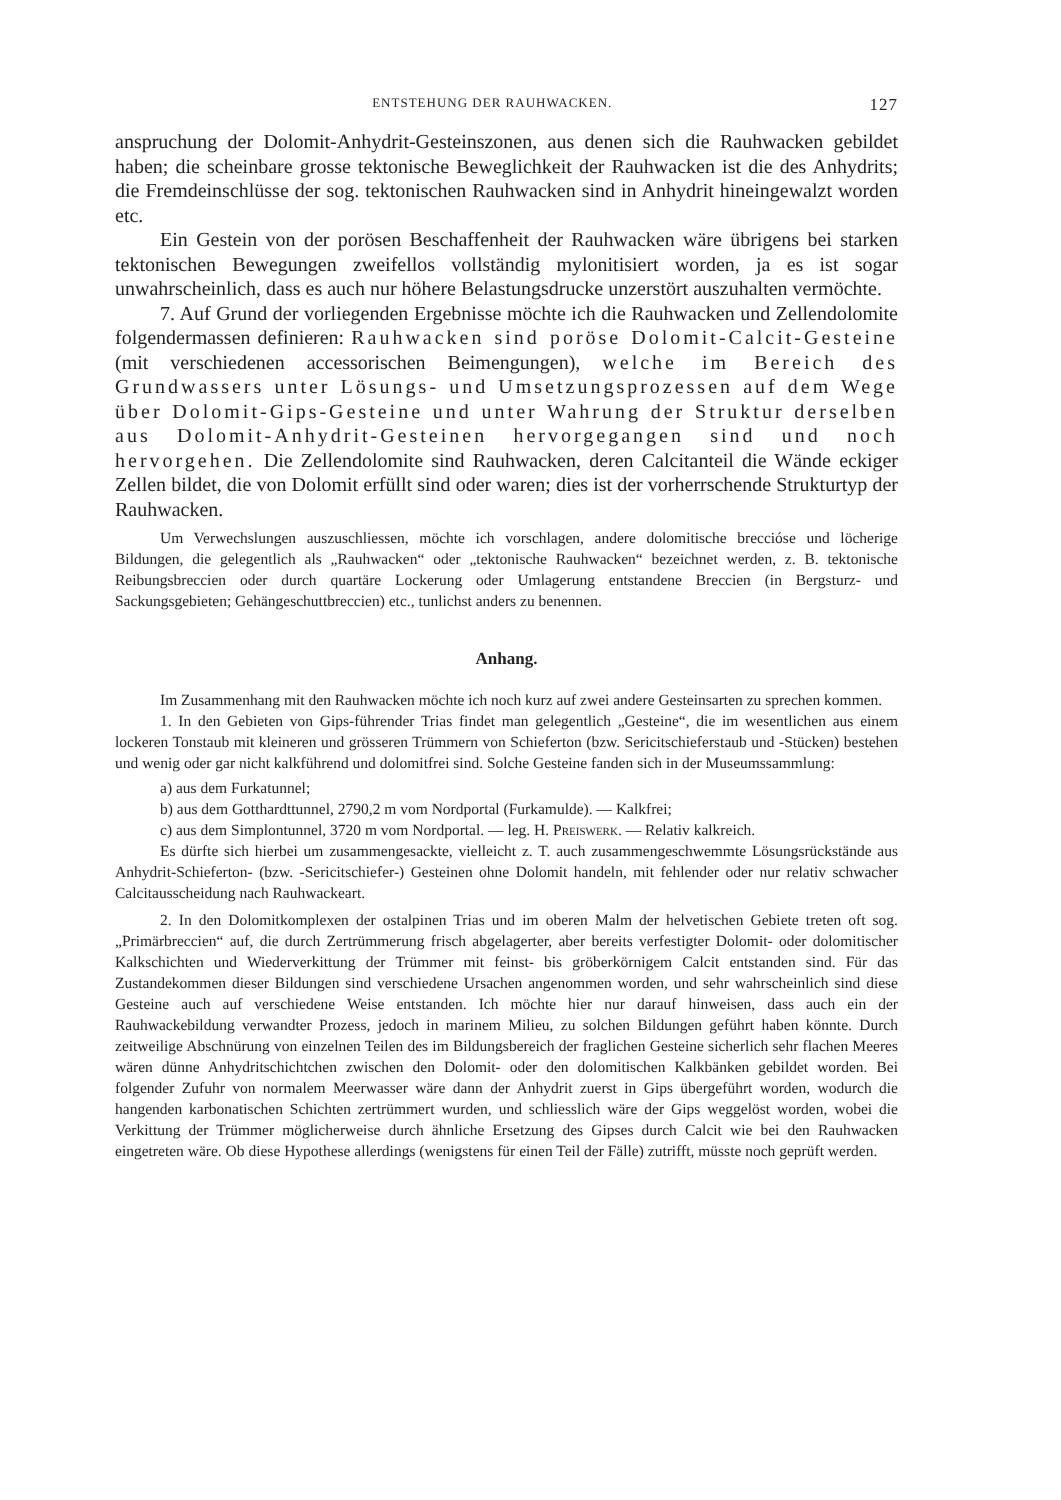ENTSTEHUNG DER RAUHWACKEN. 127
anspruchung der Dolomit-Anhydrit-Gesteinszonen, aus denen sich die Rauhwacken gebildet haben; die scheinbare grosse tektonische Beweglichkeit der Rauhwacken ist die des Anhydrits; die Fremdeinschlüsse der sog. tektonischen Rauhwacken sind in Anhydrit hineingewalzt worden etc.
Ein Gestein von der porösen Beschaffenheit der Rauhwacken wäre übrigens bei starken tektonischen Bewegungen zweifellos vollständig mylonitisiert worden, ja es ist sogar unwahrscheinlich, dass es auch nur höhere Belastungsdrucke unzerstört auszuhalten vermöchte.
7. Auf Grund der vorliegenden Ergebnisse möchte ich die Rauhwacken und Zellendolomite folgendermassen definieren: Rauhwacken sind poröse Dolomit-Calcit-Gesteine (mit verschiedenen accessorischen Beimengungen), welche im Bereich des Grundwassers unter Lösungs- und Umsetzungsprozessen auf dem Wege über Dolomit-Gips-Gesteine und unter Wahrung der Struktur derselben aus Dolomit-Anhydrit-Gesteinen hervorgegangen sind und noch hervorgehen. Die Zellendolomite sind Rauhwacken, deren Calcitanteil die Wände eckiger Zellen bildet, die von Dolomit erfüllt sind oder waren; dies ist der vorherrschende Strukturtyp der Rauhwacken.
Um Verwechslungen auszuschliessen, möchte ich vorschlagen, andere dolomitische breccióse und löcherige Bildungen, die gelegentlich als „Rauhwacken“ oder „tektonische Rauhwacken“ bezeichnet werden, z. B. tektonische Reibungsbreccien oder durch quartäre Lockerung oder Umlagerung entstandene Breccien (in Bergsturz- und Sackungsgebieten; Gehängeschuttbreccien) etc., tunlichst anders zu benennen.
Anhang.
Im Zusammenhang mit den Rauhwacken möchte ich noch kurz auf zwei andere Gesteinsarten zu sprechen kommen.
1. In den Gebieten von Gips-führender Trias findet man gelegentlich „Gesteine“, die im wesentlichen aus einem lockeren Tonstaub mit kleineren und grösseren Trümmern von Schieferton (bzw. Sericitschieferstaub und -Stücken) bestehen und wenig oder gar nicht kalkführend und dolomitfrei sind. Solche Gesteine fanden sich in der Museumssammlung:
a) aus dem Furkatunnel;
b) aus dem Gotthardttunnel, 2790,2 m vom Nordportal (Furkamulde). — Kalkfrei;
c) aus dem Simplontunnel, 3720 m vom Nordportal. — leg. H. Preiswerk. — Relativ kalkreich.
Es dürfte sich hierbei um zusammengesackte, vielleicht z. T. auch zusammengeschwemmte Lösungsrückstände aus Anhydrit-Schieferton- (bzw. -Sericitschiefer-) Gesteinen ohne Dolomit handeln, mit fehlender oder nur relativ schwacher Calcitausscheidung nach Rauhwackeart.
2. In den Dolomitkomplexen der ostalpinen Trias und im oberen Malm der helvetischen Gebiete treten oft sog. „Primärbreccien“ auf, die durch Zertrümmerung frisch abgelagerter, aber bereits verfestigter Dolomit- oder dolomitischer Kalkschichten und Wiederverkittung der Trümmer mit feinst- bis gröberkörnigem Calcit entstanden sind. Für das Zustandekommen dieser Bildungen sind verschiedene Ursachen angenommen worden, und sehr wahrscheinlich sind diese Gesteine auch auf verschiedene Weise entstanden. Ich möchte hier nur darauf hinweisen, dass auch ein der Rauhwackebildung verwandter Prozess, jedoch in marinem Milieu, zu solchen Bildungen geführt haben könnte. Durch zeitweilige Abschnürung von einzelnen Teilen des im Bildungsbereich der fraglichen Gesteine sicherlich sehr flachen Meeres wären dünne Anhydritschichtchen zwischen den Dolomit- oder den dolomitischen Kalkbänken gebildet worden. Bei folgender Zufuhr von normalem Meerwasser wäre dann der Anhydrit zuerst in Gips übergeführt worden, wodurch die hangenden karbonatischen Schichten zertrümmert wurden, und schliesslich wäre der Gips weggelöst worden, wobei die Verkittung der Trümmer möglicherweise durch ähnliche Ersetzung des Gipses durch Calcit wie bei den Rauhwacken eingetreten wäre. Ob diese Hypothese allerdings (wenigstens für einen Teil der Fälle) zutrifft, müsste noch geprüft werden.